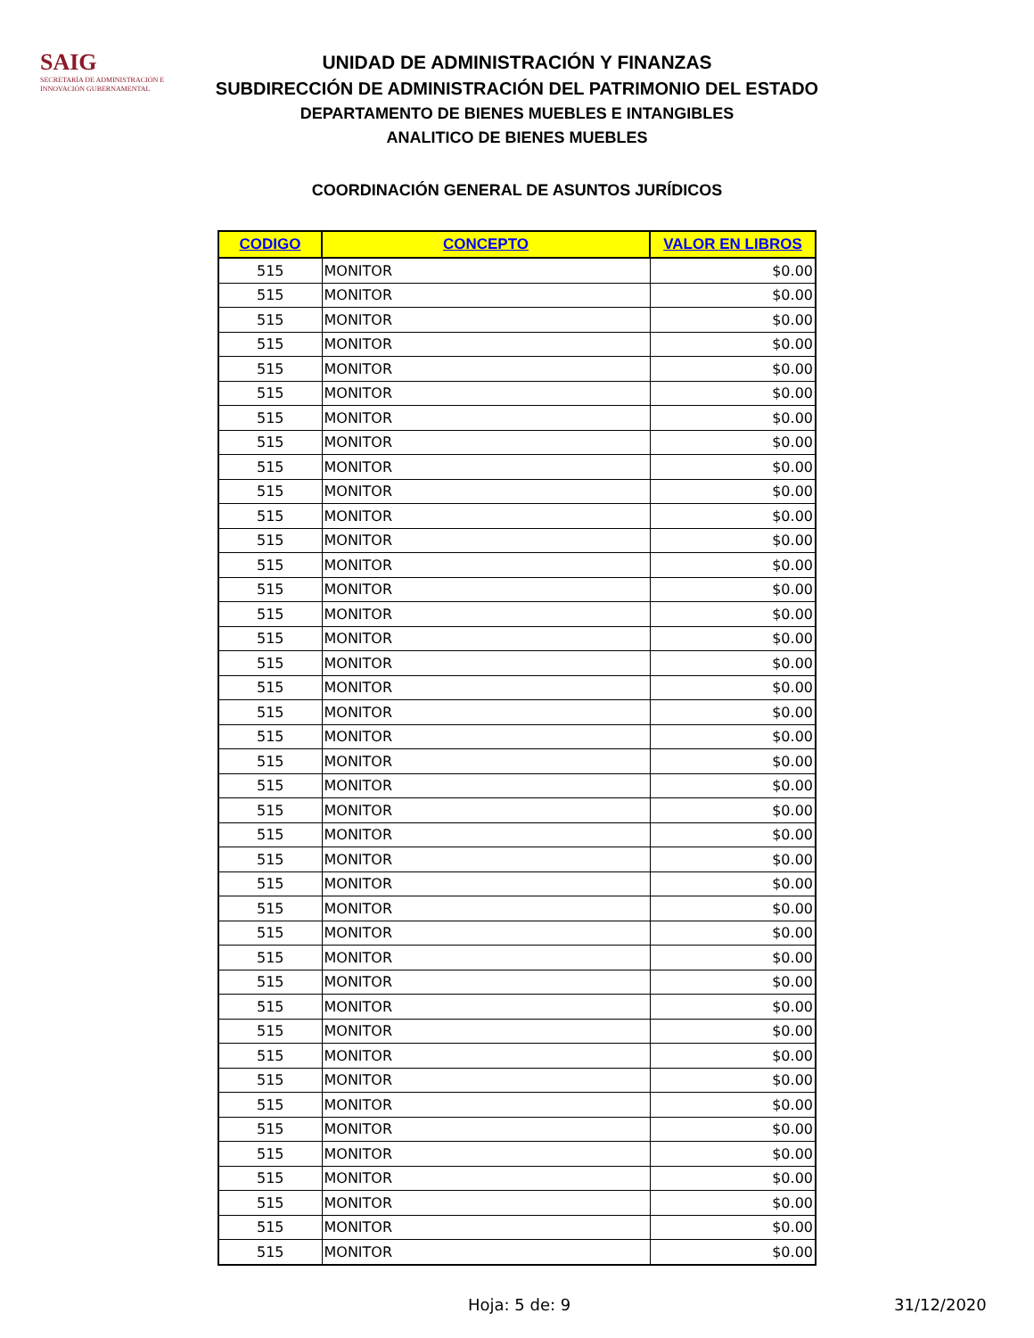SAIG
SECRETARÍA DE ADMINISTRACIÓN E INNOVACIÓN GUBERNAMENTAL
UNIDAD DE ADMINISTRACIÓN Y FINANZAS
SUBDIRECCIÓN DE ADMINISTRACIÓN DEL PATRIMONIO DEL ESTADO
DEPARTAMENTO DE BIENES MUEBLES E INTANGIBLES
ANALITICO DE BIENES MUEBLES
COORDINACIÓN GENERAL DE ASUNTOS JURÍDICOS
| CODIGO | CONCEPTO | VALOR EN LIBROS |
| --- | --- | --- |
| 515 | MONITOR | $0.00 |
| 515 | MONITOR | $0.00 |
| 515 | MONITOR | $0.00 |
| 515 | MONITOR | $0.00 |
| 515 | MONITOR | $0.00 |
| 515 | MONITOR | $0.00 |
| 515 | MONITOR | $0.00 |
| 515 | MONITOR | $0.00 |
| 515 | MONITOR | $0.00 |
| 515 | MONITOR | $0.00 |
| 515 | MONITOR | $0.00 |
| 515 | MONITOR | $0.00 |
| 515 | MONITOR | $0.00 |
| 515 | MONITOR | $0.00 |
| 515 | MONITOR | $0.00 |
| 515 | MONITOR | $0.00 |
| 515 | MONITOR | $0.00 |
| 515 | MONITOR | $0.00 |
| 515 | MONITOR | $0.00 |
| 515 | MONITOR | $0.00 |
| 515 | MONITOR | $0.00 |
| 515 | MONITOR | $0.00 |
| 515 | MONITOR | $0.00 |
| 515 | MONITOR | $0.00 |
| 515 | MONITOR | $0.00 |
| 515 | MONITOR | $0.00 |
| 515 | MONITOR | $0.00 |
| 515 | MONITOR | $0.00 |
| 515 | MONITOR | $0.00 |
| 515 | MONITOR | $0.00 |
| 515 | MONITOR | $0.00 |
| 515 | MONITOR | $0.00 |
| 515 | MONITOR | $0.00 |
| 515 | MONITOR | $0.00 |
| 515 | MONITOR | $0.00 |
| 515 | MONITOR | $0.00 |
| 515 | MONITOR | $0.00 |
| 515 | MONITOR | $0.00 |
| 515 | MONITOR | $0.00 |
| 515 | MONITOR | $0.00 |
| 515 | MONITOR | $0.00 |
Hoja: 5 de: 9 31/12/2020